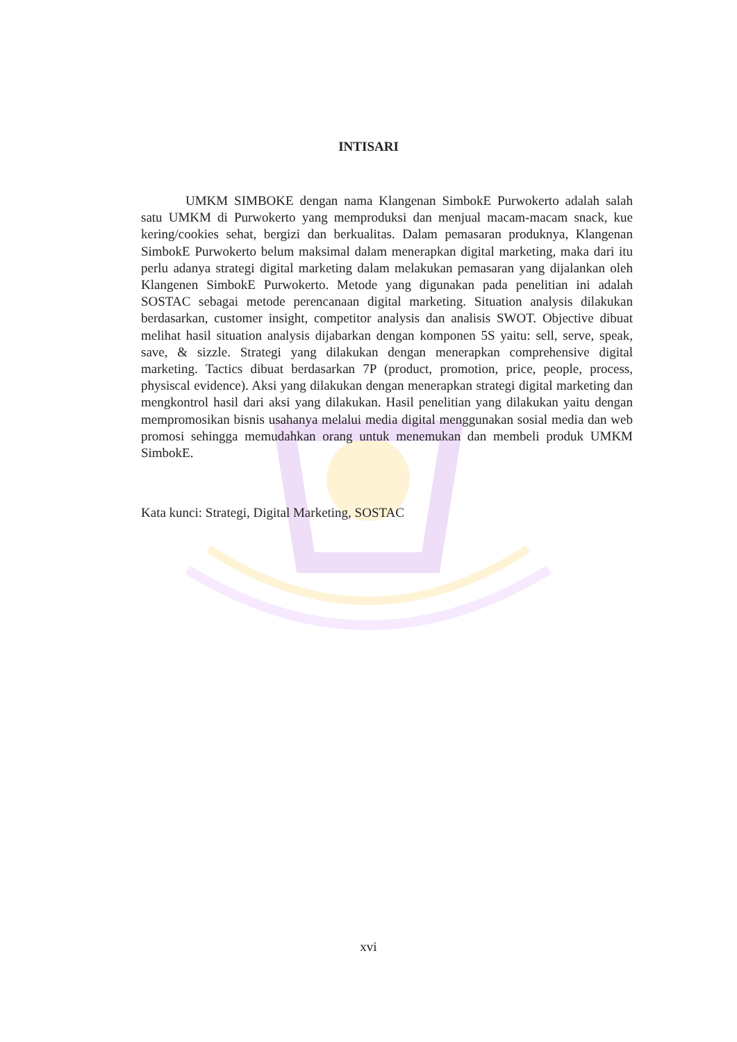INTISARI
UMKM SIMBOKE dengan nama Klangenan SimbokE Purwokerto adalah salah satu UMKM di Purwokerto yang memproduksi dan menjual macam-macam snack, kue kering/cookies sehat, bergizi dan berkualitas. Dalam pemasaran produknya, Klangenan SimbokE Purwokerto belum maksimal dalam menerapkan digital marketing, maka dari itu perlu adanya strategi digital marketing dalam melakukan pemasaran yang dijalankan oleh Klangenen SimbokE Purwokerto. Metode yang digunakan pada penelitian ini adalah SOSTAC sebagai metode perencanaan digital marketing. Situation analysis dilakukan berdasarkan, customer insight, competitor analysis dan analisis SWOT. Objective dibuat melihat hasil situation analysis dijabarkan dengan komponen 5S yaitu: sell, serve, speak, save, & sizzle. Strategi yang dilakukan dengan menerapkan comprehensive digital marketing. Tactics dibuat berdasarkan 7P (product, promotion, price, people, process, physiscal evidence). Aksi yang dilakukan dengan menerapkan strategi digital marketing dan mengkontrol hasil dari aksi yang dilakukan. Hasil penelitian yang dilakukan yaitu dengan mempromosikan bisnis usahanya melalui media digital menggunakan sosial media dan web promosi sehingga memudahkan orang untuk menemukan dan membeli produk UMKM SimbokE.
Kata kunci: Strategi, Digital Marketing, SOSTAC
xvi